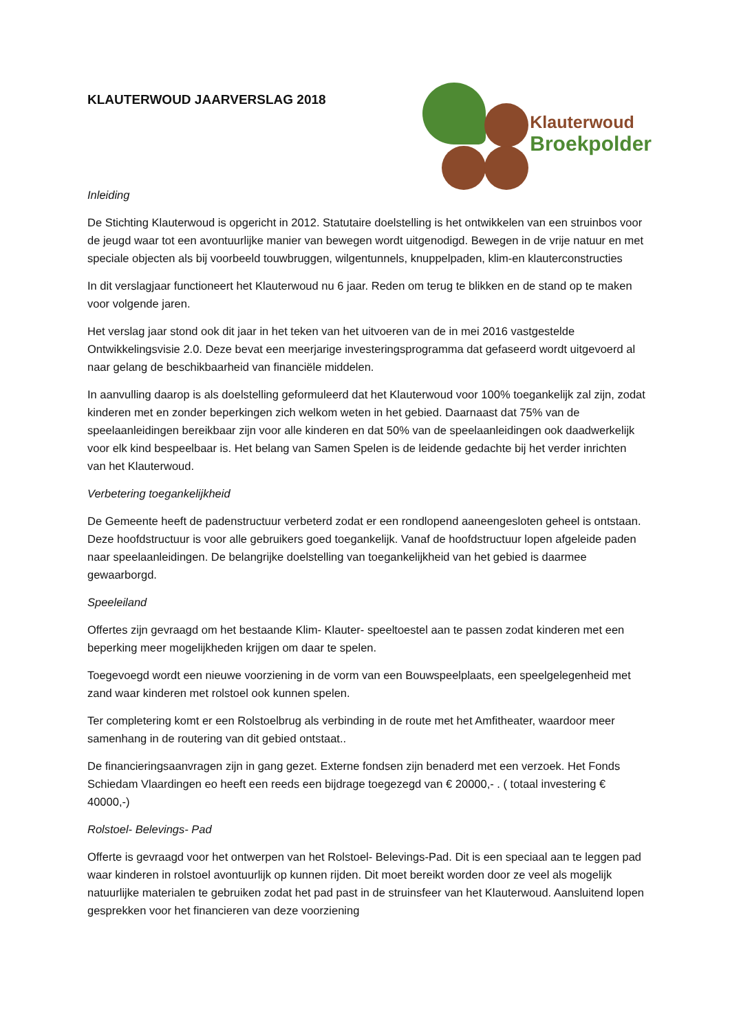KLAUTERWOUD JAARVERSLAG 2018
Klauterwoud
Broekpolder
Inleiding
De Stichting Klauterwoud is opgericht in 2012. Statutaire doelstelling is het ontwikkelen van een struinbos voor de jeugd waar tot een avontuurlijke manier van bewegen wordt uitgenodigd. Bewegen in de vrije natuur en met speciale objecten als bij voorbeeld touwbruggen, wilgentunnels, knuppelpaden, klim-en klauterconstructies
In dit verslagjaar functioneert het Klauterwoud nu 6 jaar. Reden om terug te blikken en de stand op te maken voor volgende jaren.
Het verslag jaar stond ook dit jaar in het teken van het uitvoeren van de in mei 2016 vastgestelde Ontwikkelingsvisie 2.0. Deze bevat een meerjarige investeringsprogramma dat gefaseerd wordt uitgevoerd al naar gelang de beschikbaarheid van financiële middelen.
In aanvulling daarop is als doelstelling geformuleerd dat het Klauterwoud voor 100% toegankelijk zal zijn, zodat kinderen met en zonder beperkingen zich welkom weten in het gebied. Daarnaast dat 75% van de speelaanleidingen bereikbaar zijn voor alle kinderen en dat 50% van de speelaanleidingen ook daadwerkelijk voor elk kind bespeelbaar is. Het belang van Samen Spelen is de leidende gedachte bij het verder inrichten van het Klauterwoud.
Verbetering toegankelijkheid
De Gemeente heeft de padenstructuur verbeterd zodat er een rondlopend aaneengesloten geheel is ontstaan. Deze hoofdstructuur is voor alle gebruikers goed toegankelijk. Vanaf de hoofdstructuur lopen afgeleide paden naar speelaanleidingen. De belangrijke doelstelling van toegankelijkheid van het gebied is daarmee gewaarborgd.
Speeleiland
Offertes zijn gevraagd om het bestaande Klim- Klauter- speeltoestel aan te passen zodat kinderen met een beperking meer mogelijkheden krijgen om daar te spelen.
Toegevoegd wordt een nieuwe voorziening in de vorm van een Bouwspeelplaats, een speelgelegenheid met zand waar kinderen met rolstoel ook kunnen spelen.
Ter completering komt er een Rolstoelbrug als verbinding in de route met het Amfitheater, waardoor meer samenhang in de routering van dit gebied ontstaat..
De financieringsaanvragen zijn in gang gezet. Externe fondsen zijn benaderd met een verzoek. Het Fonds Schiedam Vlaardingen eo heeft een reeds een bijdrage toegezegd van € 20000,- . ( totaal investering € 40000,-)
Rolstoel- Belevings- Pad
Offerte is gevraagd voor het ontwerpen van het Rolstoel- Belevings-Pad. Dit is een speciaal aan te leggen pad waar kinderen in rolstoel avontuurlijk op kunnen rijden. Dit moet bereikt worden door ze veel als mogelijk natuurlijke materialen te gebruiken zodat het pad past in de struinsfeer van het Klauterwoud. Aansluitend lopen gesprekken voor het financieren van deze voorziening